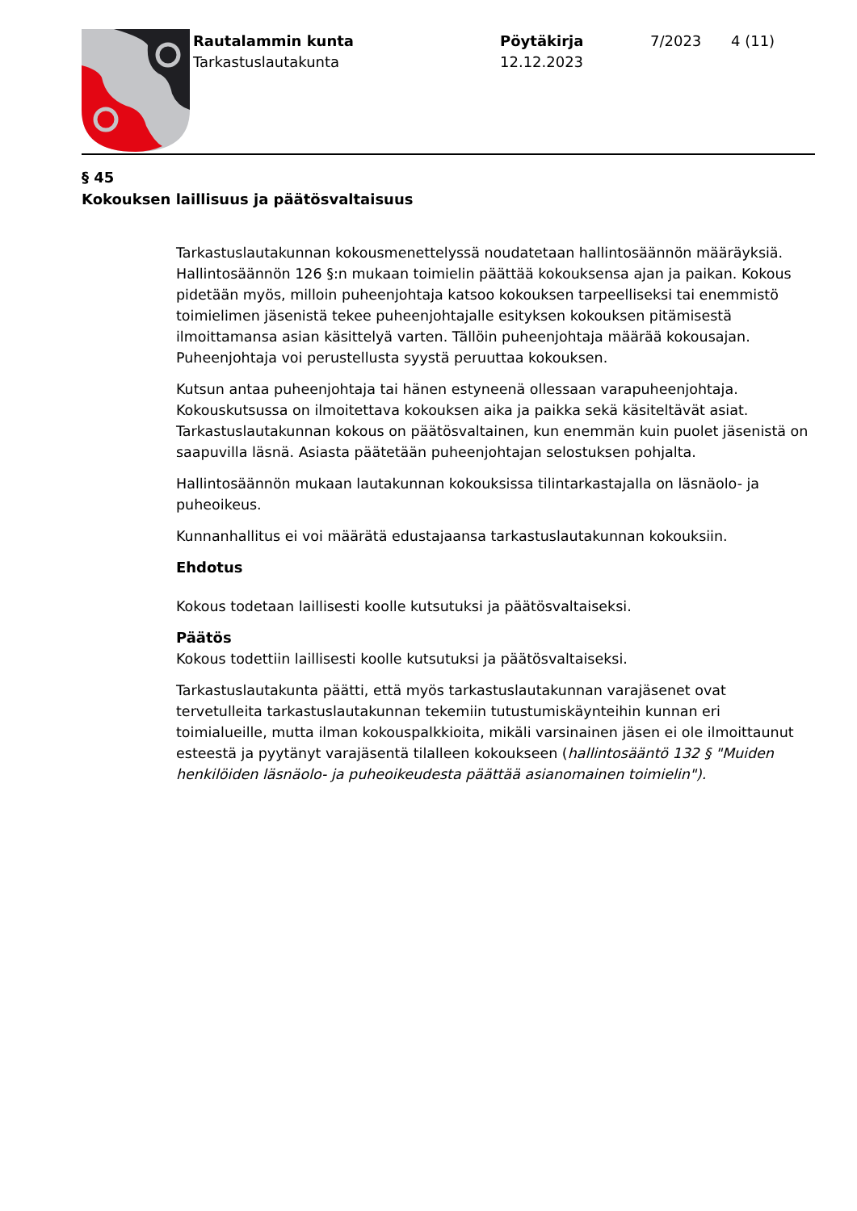Rautalammin kunta
Tarkastuslautakunta
Pöytäkirja
12.12.2023
7/2023 4 (11)
§ 45
Kokouksen laillisuus ja päätösvaltaisuus
Tarkastuslautakunnan kokousmenettelyssä noudatetaan hallintosäännön määräyksiä. Hallintosäännön 126 §:n mukaan toimielin päättää kokouksensa ajan ja paikan. Kokous pidetään myös, milloin puheenjohtaja katsoo kokouksen tarpeelliseksi tai enemmistö toimielimen jäsenistä tekee puheenjohtajalle esityksen kokouksen pitämisestä ilmoittamansa asian käsittelyä varten. Tällöin puheenjohtaja määrää kokousajan. Puheenjohtaja voi perustellusta syystä peruuttaa kokouksen.
Kutsun antaa puheenjohtaja tai hänen estyneenä ollessaan varapuheenjohtaja. Kokouskutsussa on ilmoitettava kokouksen aika ja paikka sekä käsiteltävät asiat. Tarkastuslautakunnan kokous on päätösvaltainen, kun enemmän kuin puolet jäsenistä on saapuvilla läsnä. Asiasta päätetään puheenjohtajan selostuksen pohjalta.
Hallintosäännön mukaan lautakunnan kokouksissa tilintarkastajalla on läsnäolo- ja puheoikeus.
Kunnanhallitus ei voi määrätä edustajaansa tarkastuslautakunnan kokouksiin.
Ehdotus
Kokous todetaan laillisesti koolle kutsutuksi ja päätösvaltaiseksi.
Päätös
Kokous todettiin laillisesti koolle kutsutuksi ja päätösvaltaiseksi.
Tarkastuslautakunta päätti, että myös tarkastuslautakunnan varajäsenet ovat tervetulleita tarkastuslautakunnan tekemiin tutustumiskäynteihin kunnan eri toimialueille, mutta ilman kokouspalkkioita, mikäli varsinainen jäsen ei ole ilmoittaunut esteestä ja pyytänyt varajäsentä tilalleen kokoukseen (hallintosääntö 132 § "Muiden henkilöiden läsnäolo- ja puheoikeudesta päättää asianomainen toimielin").